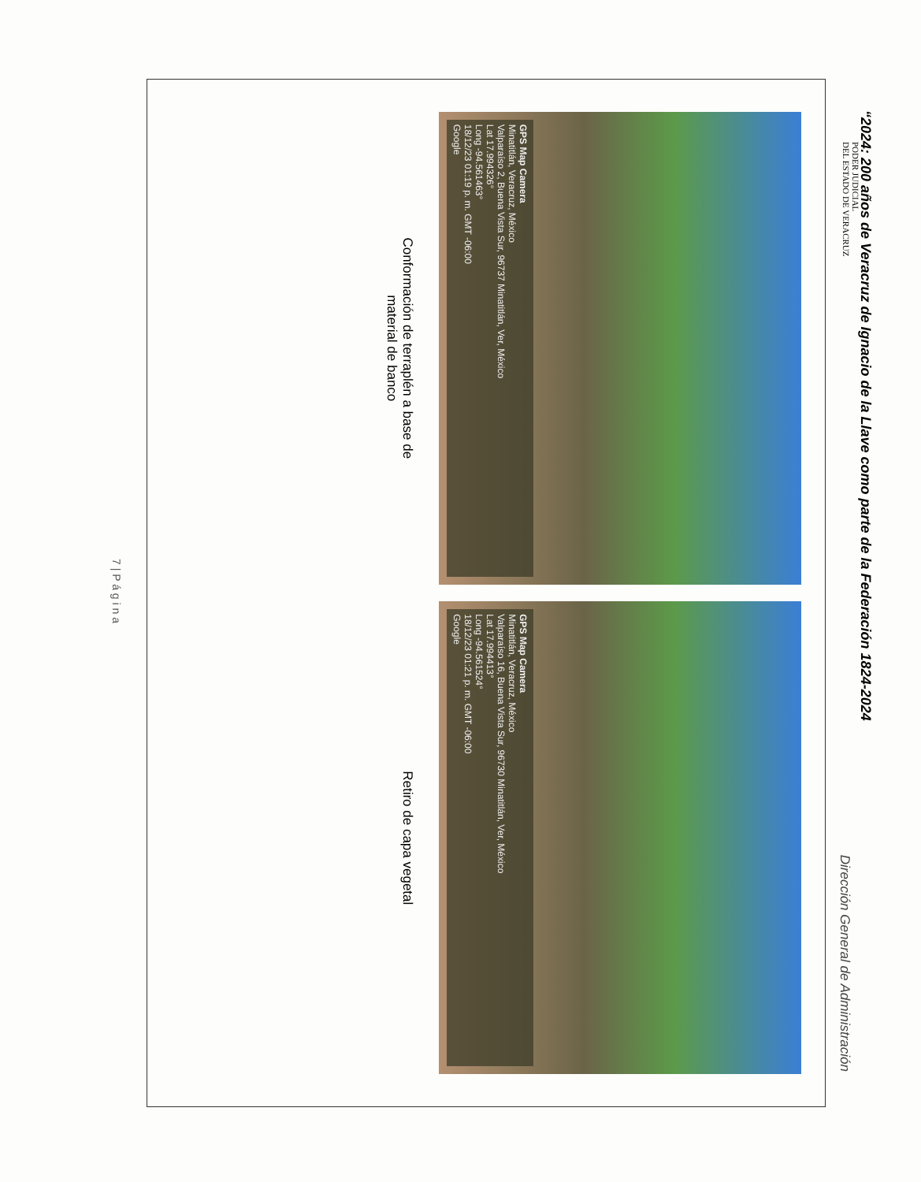“2024: 200 años de Veracruz de Ignacio de la Llave como parte de la Federación 1824-2024
Dirección General de Administración
PODER JUDICIAL
DEL ESTADO DE VERACRUZ
GPS Map Camera
Minatitlán, Veracruz, México
Valparaíso 2, Buena Vista Sur, 96737 Minatitlán, Ver, México
Lat 17.994326°
Long -94.561463°
18/12/23 01:19 p. m. GMT -06:00
Google
Conformación de terraplén a base de
material de banco
GPS Map Camera
Minatitlán, Veracruz, México
Valparaíso 16, Buena Vista Sur, 96730 Minatitlán, Ver, México
Lat 17.994413°
Long -94.561524°
18/12/23 01:21 p. m. GMT -06:00
Google
Retiro de capa vegetal
7 | P á g i n a